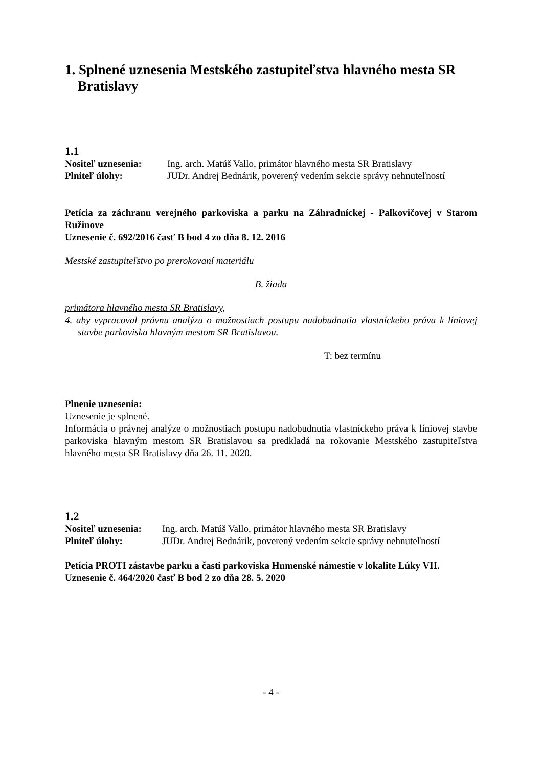1. Splnené uznesenia Mestského zastupiteľstva hlavného mesta SR Bratislavy
1.1
Nositeľ uznesenia:
Ing. arch. Matúš Vallo, primátor hlavného mesta SR Bratislavy
Plniteľ úlohy: JUDr. Andrej Bednárik, poverený vedením sekcie správy nehnuteľností
Petícia za záchranu verejného parkoviska a parku na Záhradníckej - Palkovičovej v Starom Ružinove
Uznesenie č. 692/2016 časť B bod 4 zo dňa 8. 12. 2016
Mestské zastupiteľstvo po prerokovaní materiálu
B. žiada
primátora hlavného mesta SR Bratislavy,
4. aby vypracoval právnu analýzu o možnostiach postupu nadobudnutia vlastníckeho práva k líniovej stavbe parkoviska hlavným mestom SR Bratislavou.
T: bez termínu
Plnenie uznesenia:
Uznesenie je splnené.
Informácia o právnej analýze o možnostiach postupu nadobudnutia vlastníckeho práva k líniovej stavbe parkoviska hlavným mestom SR Bratislavou sa predkladá na rokovanie Mestského zastupiteľstva hlavného mesta SR Bratislavy dňa 26. 11. 2020.
1.2
Nositeľ uznesenia:
Ing. arch. Matúš Vallo, primátor hlavného mesta SR Bratislavy
Plniteľ úlohy: JUDr. Andrej Bednárik, poverený vedením sekcie správy nehnuteľností
Petícia PROTI zástavbe parku a časti parkoviska Humenské námestie v lokalite Lúky VII.
Uznesenie č. 464/2020 časť B bod 2 zo dňa 28. 5. 2020
- 4 -